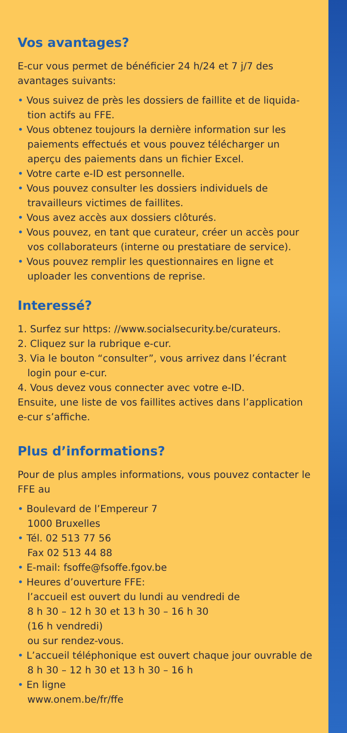Vos avantages?
E-cur vous permet de bénéficier 24 h/24 et 7 j/7 des avantages suivants:
• Vous suivez de près les dossiers de faillite et de liquida-tion actifs au FFE.
• Vous obtenez toujours la dernière information sur les paiements effectués et vous pouvez télécharger un aperçu des paiements dans un fichier Excel.
• Votre carte e-ID est personnelle.
• Vous pouvez consulter les dossiers individuels de travailleurs victimes de faillites.
• Vous avez accès aux dossiers clôturés.
• Vous pouvez, en tant que curateur, créer un accès pour vos collaborateurs (interne ou prestatiare de service).
• Vous pouvez remplir les questionnaires en ligne et uploader les conventions de reprise.
Interessé?
1. Surfez sur https: //www.socialsecurity.be/curateurs.
2. Cliquez sur la rubrique e-cur.
3. Via le bouton “consulter”, vous arrivez dans l’écrant login pour e-cur.
4. Vous devez vous connecter avec votre e-ID.
Ensuite, une liste de vos faillites actives dans l’application e-cur s’affiche.
Plus d’informations?
Pour de plus amples informations, vous pouvez contacter le FFE au
• Boulevard de l’Empereur 7
1000 Bruxelles
• Tél. 02 513 77 56
Fax 02 513 44 88
• E-mail: fsoffe@fsoffe.fgov.be
• Heures d’ouverture FFE:
l’accueil est ouvert du lundi au vendredi de
8 h 30 – 12 h 30 et 13 h 30 – 16 h 30
(16 h vendredi)
ou sur rendez-vous.
• L’accueil téléphonique est ouvert chaque jour ouvrable de 8 h 30 – 12 h 30 et 13 h 30 – 16 h
• En ligne
www.onem.be/fr/ffe